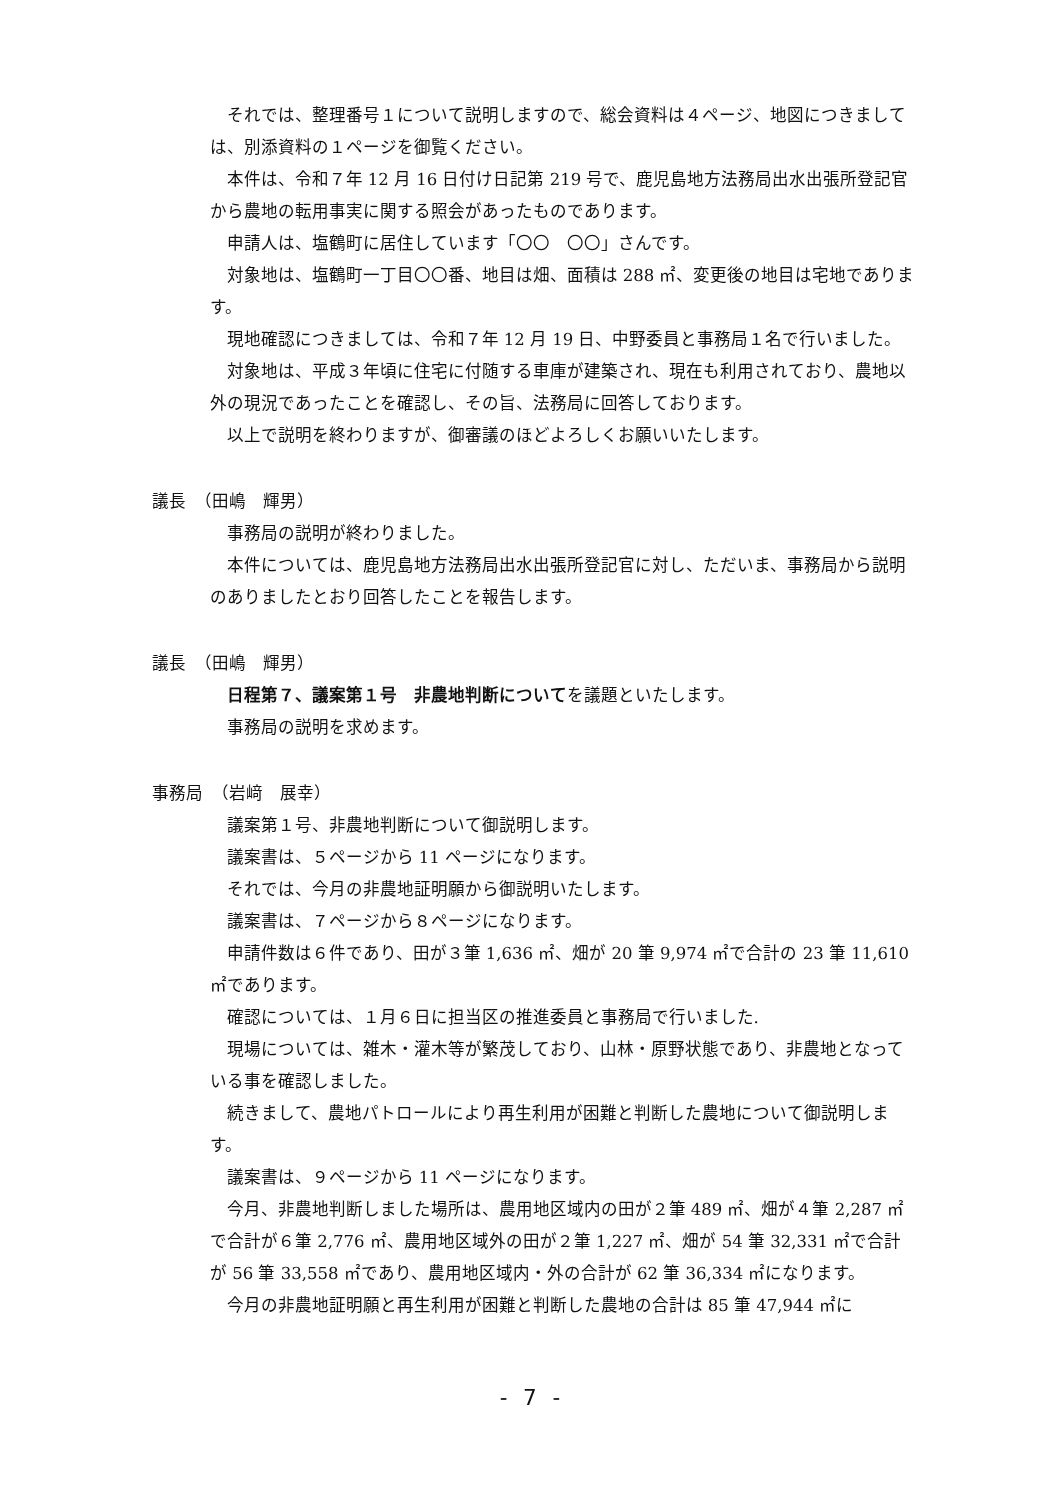それでは、整理番号１について説明しますので、総会資料は４ページ、地図につきましては、別添資料の１ページを御覧ください。
本件は、令和７年 12 月 16 日付け日記第 219 号で、鹿児島地方法務局出水出張所登記官から農地の転用事実に関する照会があったものであります。
申請人は、塩鶴町に居住しています「〇〇　〇〇」さんです。
対象地は、塩鶴町一丁目〇〇番、地目は畑、面積は 288 ㎡、変更後の地目は宅地であります。
現地確認につきましては、令和７年 12 月 19 日、中野委員と事務局１名で行いました。
対象地は、平成３年頃に住宅に付随する車庫が建築され、現在も利用されており、農地以外の現況であったことを確認し、その旨、法務局に回答しております。
以上で説明を終わりますが、御審議のほどよろしくお願いいたします。
議長　（田嶋　輝男）
事務局の説明が終わりました。
本件については、鹿児島地方法務局出水出張所登記官に対し、ただいま、事務局から説明のありましたとおり回答したことを報告します。
議長　（田嶋　輝男）
日程第７、議案第１号　非農地判断についてを議題といたします。
事務局の説明を求めます。
事務局　（岩﨑　展幸）
議案第１号、非農地判断について御説明します。
議案書は、５ページから 11 ページになります。
それでは、今月の非農地証明願から御説明いたします。
議案書は、７ページから８ページになります。
申請件数は６件であり、田が３筆 1,636 ㎡、畑が 20 筆 9,974 ㎡で合計の 23 筆 11,610 ㎡であります。
確認については、１月６日に担当区の推進委員と事務局で行いました.
現場については、雑木・灌木等が繁茂しており、山林・原野状態であり、非農地となっている事を確認しました。
続きまして、農地パトロールにより再生利用が困難と判断した農地について御説明します。
議案書は、９ページから 11 ページになります。
今月、非農地判断しました場所は、農用地区域内の田が２筆 489 ㎡、畑が４筆 2,287 ㎡で合計が６筆 2,776 ㎡、農用地区域外の田が２筆 1,227 ㎡、畑が 54 筆 32,331 ㎡で合計が 56 筆 33,558 ㎡であり、農用地区域内・外の合計が 62 筆 36,334 ㎡になります。
今月の非農地証明願と再生利用が困難と判断した農地の合計は 85 筆 47,944 ㎡に
- 7 -